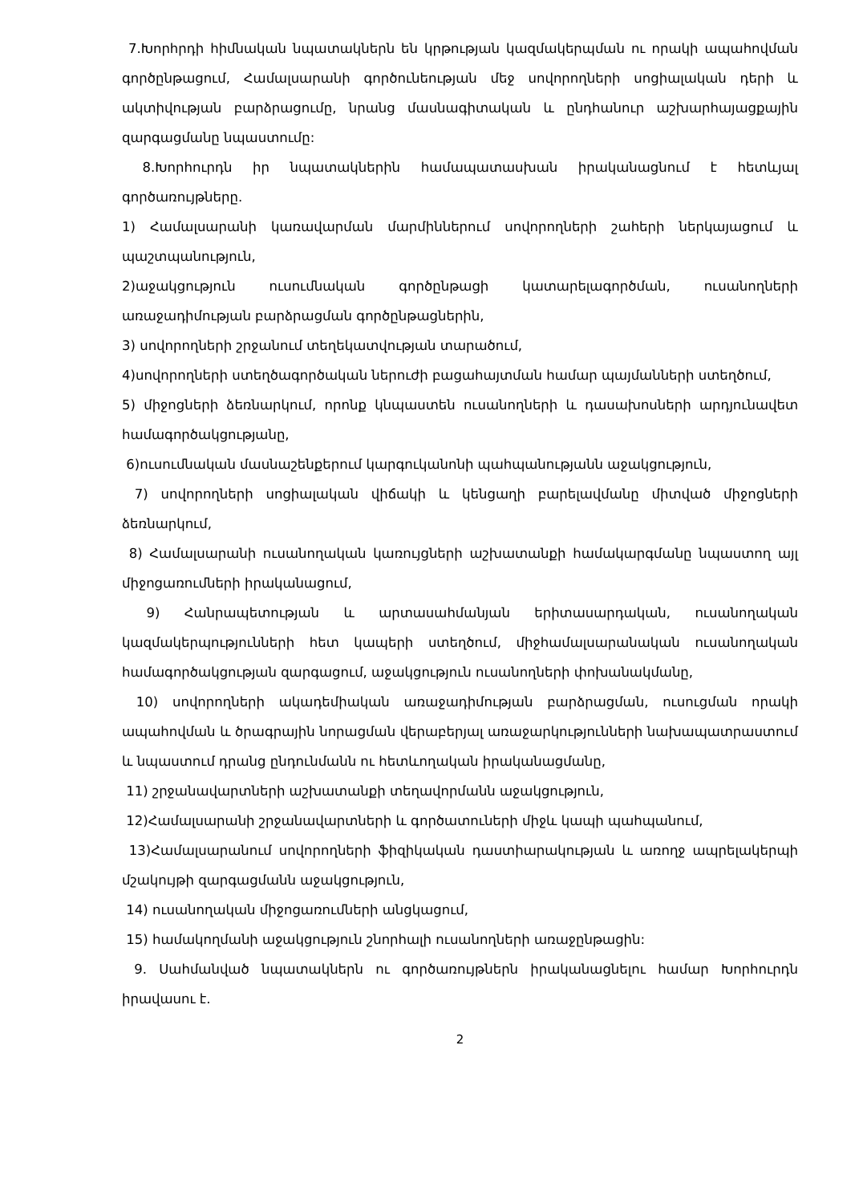7.Խորհրդի հիմնական նպատակներն են կրթության կազմակերպման ու որակի ապահովման գործընթացում, Համալսարանի գործունեության մեջ սովորողների սոցիալական դերի և ակտիվության բարձրացումը, նրանց մասնագիտական և ընդհանուր աշխարհայացքային զարգացմանը նպաստումը:
8.Խորհուրդն իր նպատակներին համապատասխան իրականացնում է հետևյալ գործառույթները.
1) Համալսարանի կառավարման մարմիններում սովորողների շահերի ներկայացում և պաշտպանություն,
2)աջակցություն ուսումնական գործընթացի կատարելագործման, ուսանողների առաջադիմության բարձրացման գործընթացներին,
3) սովորողների շրջանում տեղեկատվության տարածում,
4)սովորողների ստեղծագործական ներուժի բացահայտման համար պայմանների ստեղծում,
5) միջոցների ձեռնարկում, որոնք կնպաստեն ուսանողների և դասախոսների արդյունավետ համագործակցությանը,
6)ուսումնական մասնաշենքերում կարգուկանոնի պահպանությանն աջակցություն,
7) սովորողների սոցիալական վիճակի և կենցաղի բարելավմանը միտված միջոցների ձեռնարկում,
8) Համալսարանի ուսանողական կառույցների աշխատանքի համակարգմանը նպաստող այլ միջոցառումների իրականացում,
9) Հանրապետության և արտասահմանյան երիտասարդական, ուսանողական կազմակերպությունների հետ կապերի ստեղծում, միջհամալսարանական ուսանողական համագործակցության զարգացում, աջակցություն ուսանողների փոխանակմանը,
10) սովորողների ակադեմիական առաջադիմության բարձրացման, ուսուցման որակի ապահովման և ծրագրային նորացման վերաբերյալ առաջարկությունների նախապատրաստում և նպաստում դրանց ընդունմանն ու հետևողական իրականացմանը,
11) շրջանավարտների աշխատանքի տեղավորմանն աջակցություն,
12)Համալսարանի շրջանավարտների և գործատուների միջև կապի պահպանում,
13)Համալսարանում սովորողների ֆիզիկական դաստիարակության և առողջ ապրելակերպի մշակույթի զարգացմանն աջակցություն,
14) ուսանողական միջոցառումների անցկացում,
15) համակողմանի աջակցություն շնորհալի ուսանողների առաջընթացին:
9. Սահմանված նպատակներն ու գործառույթներն իրականացնելու համար Խորհուրդն իրավասու է.
2